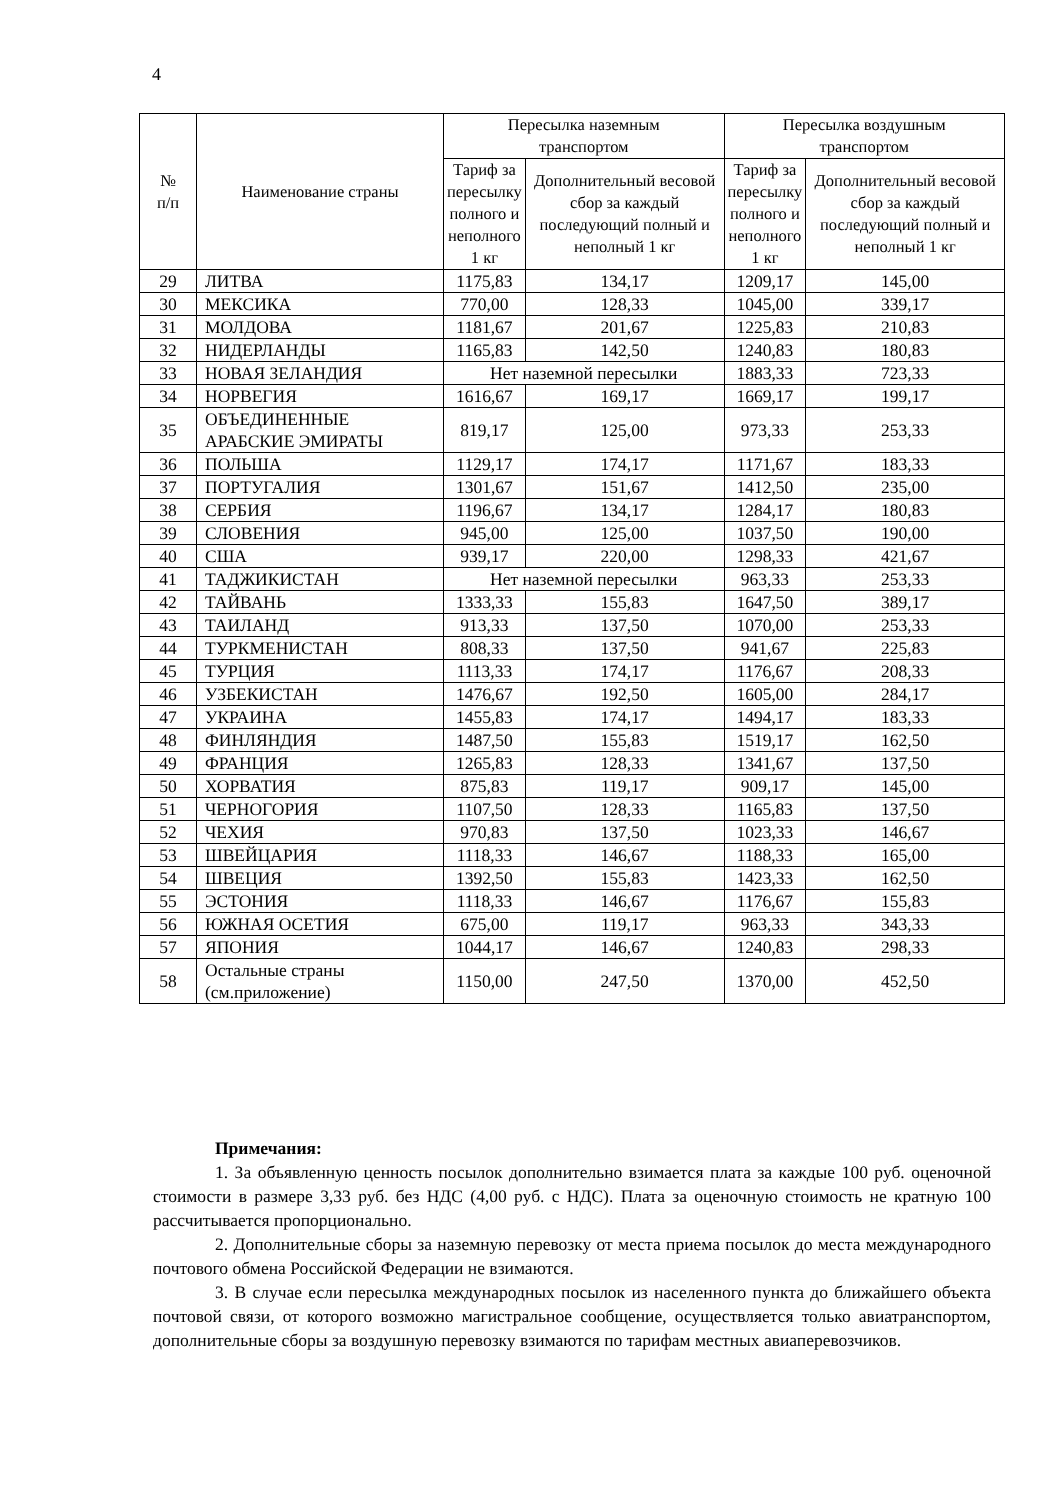4
| № п/п | Наименование страны | Пересылка наземным транспортом | | Пересылка воздушным транспортом | |
| --- | --- | --- | --- | --- | --- |
| | | Тариф за пересылку полного и неполного 1 кг | Дополнительный весовой сбор за каждый последующий полный и неполный 1 кг | Тариф за пересылку полного и неполного 1 кг | Дополнительный весовой сбор за каждый последующий полный и неполный 1 кг |
| 29 | ЛИТВА | 1175,83 | 134,17 | 1209,17 | 145,00 |
| 30 | МЕКСИКА | 770,00 | 128,33 | 1045,00 | 339,17 |
| 31 | МОЛДОВА | 1181,67 | 201,67 | 1225,83 | 210,83 |
| 32 | НИДЕРЛАНДЫ | 1165,83 | 142,50 | 1240,83 | 180,83 |
| 33 | НОВАЯ ЗЕЛАНДИЯ | Нет наземной пересылки | | 1883,33 | 723,33 |
| 34 | НОРВЕГИЯ | 1616,67 | 169,17 | 1669,17 | 199,17 |
| 35 | ОБЪЕДИНЕННЫЕ АРАБСКИЕ ЭМИРАТЫ | 819,17 | 125,00 | 973,33 | 253,33 |
| 36 | ПОЛЬША | 1129,17 | 174,17 | 1171,67 | 183,33 |
| 37 | ПОРТУГАЛИЯ | 1301,67 | 151,67 | 1412,50 | 235,00 |
| 38 | СЕРБИЯ | 1196,67 | 134,17 | 1284,17 | 180,83 |
| 39 | СЛОВЕНИЯ | 945,00 | 125,00 | 1037,50 | 190,00 |
| 40 | США | 939,17 | 220,00 | 1298,33 | 421,67 |
| 41 | ТАДЖИКИСТАН | Нет наземной пересылки | | 963,33 | 253,33 |
| 42 | ТАЙВАНЬ | 1333,33 | 155,83 | 1647,50 | 389,17 |
| 43 | ТАИЛАНД | 913,33 | 137,50 | 1070,00 | 253,33 |
| 44 | ТУРКМЕНИСТАН | 808,33 | 137,50 | 941,67 | 225,83 |
| 45 | ТУРЦИЯ | 1113,33 | 174,17 | 1176,67 | 208,33 |
| 46 | УЗБЕКИСТАН | 1476,67 | 192,50 | 1605,00 | 284,17 |
| 47 | УКРАИНА | 1455,83 | 174,17 | 1494,17 | 183,33 |
| 48 | ФИНЛЯНДИЯ | 1487,50 | 155,83 | 1519,17 | 162,50 |
| 49 | ФРАНЦИЯ | 1265,83 | 128,33 | 1341,67 | 137,50 |
| 50 | ХОРВАТИЯ | 875,83 | 119,17 | 909,17 | 145,00 |
| 51 | ЧЕРНОГОРИЯ | 1107,50 | 128,33 | 1165,83 | 137,50 |
| 52 | ЧЕХИЯ | 970,83 | 137,50 | 1023,33 | 146,67 |
| 53 | ШВЕЙЦАРИЯ | 1118,33 | 146,67 | 1188,33 | 165,00 |
| 54 | ШВЕЦИЯ | 1392,50 | 155,83 | 1423,33 | 162,50 |
| 55 | ЭСТОНИЯ | 1118,33 | 146,67 | 1176,67 | 155,83 |
| 56 | ЮЖНАЯ ОСЕТИЯ | 675,00 | 119,17 | 963,33 | 343,33 |
| 57 | ЯПОНИЯ | 1044,17 | 146,67 | 1240,83 | 298,33 |
| 58 | Остальные страны (см.приложение) | 1150,00 | 247,50 | 1370,00 | 452,50 |
Примечания:
1. За объявленную ценность посылок дополнительно взимается плата за каждые 100 руб. оценочной стоимости в размере 3,33 руб. без НДС (4,00 руб. с НДС). Плата за оценочную стоимость не кратную 100 рассчитывается пропорционально.
2. Дополнительные сборы за наземную перевозку от места приема посылок до места международного почтового обмена Российской Федерации не взимаются.
3. В случае если пересылка международных посылок из населенного пункта до ближайшего объекта почтовой связи, от которого возможно магистральное сообщение, осуществляется только авиатранспортом, дополнительные сборы за воздушную перевозку взимаются по тарифам местных авиаперевозчиков.